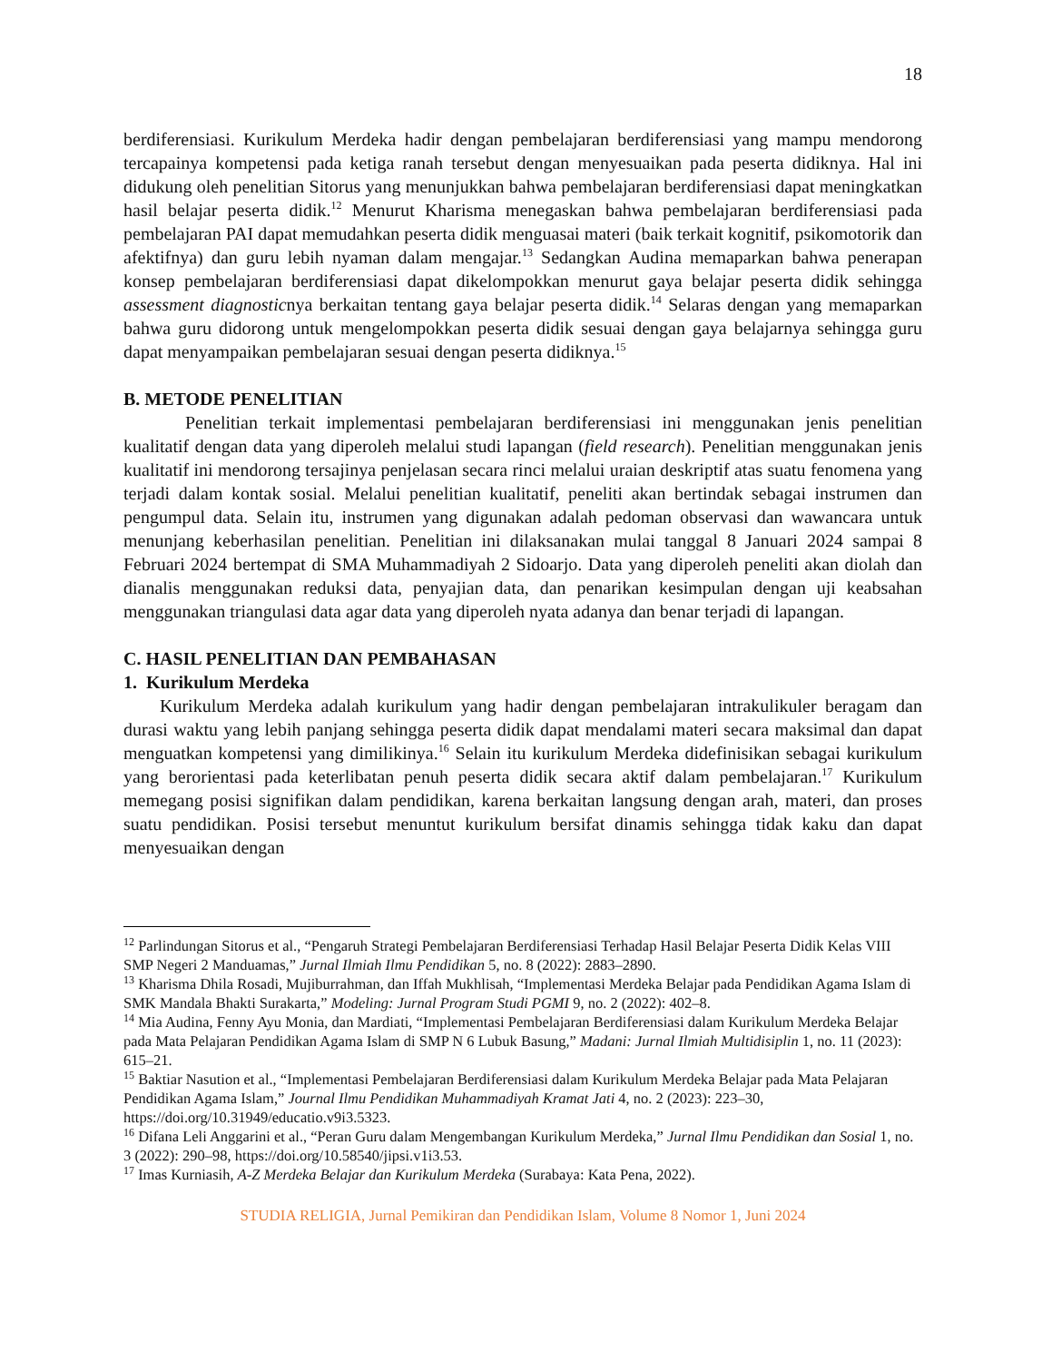18
berdiferensiasi. Kurikulum Merdeka hadir dengan pembelajaran berdiferensiasi yang mampu mendorong tercapainya kompetensi pada ketiga ranah tersebut dengan menyesuaikan pada peserta didiknya. Hal ini didukung oleh penelitian Sitorus yang menunjukkan bahwa pembelajaran berdiferensiasi dapat meningkatkan hasil belajar peserta didik.<sup>12</sup> Menurut Kharisma menegaskan bahwa pembelajaran berdiferensiasi pada pembelajaran PAI dapat memudahkan peserta didik menguasai materi (baik terkait kognitif, psikomotorik dan afektifnya) dan guru lebih nyaman dalam mengajar.<sup>13</sup> Sedangkan Audina memaparkan bahwa penerapan konsep pembelajaran berdiferensiasi dapat dikelompokkan menurut gaya belajar peserta didik sehingga assessment diagnosticnya berkaitan tentang gaya belajar peserta didik.<sup>14</sup> Selaras dengan yang memaparkan bahwa guru didorong untuk mengelompokkan peserta didik sesuai dengan gaya belajarnya sehingga guru dapat menyampaikan pembelajaran sesuai dengan peserta didiknya.<sup>15</sup>
B. METODE PENELITIAN
Penelitian terkait implementasi pembelajaran berdiferensiasi ini menggunakan jenis penelitian kualitatif dengan data yang diperoleh melalui studi lapangan (field research). Penelitian menggunakan jenis kualitatif ini mendorong tersajinya penjelasan secara rinci melalui uraian deskriptif atas suatu fenomena yang terjadi dalam kontak sosial. Melalui penelitian kualitatif, peneliti akan bertindak sebagai instrumen dan pengumpul data. Selain itu, instrumen yang digunakan adalah pedoman observasi dan wawancara untuk menunjang keberhasilan penelitian. Penelitian ini dilaksanakan mulai tanggal 8 Januari 2024 sampai 8 Februari 2024 bertempat di SMA Muhammadiyah 2 Sidoarjo. Data yang diperoleh peneliti akan diolah dan dianalis menggunakan reduksi data, penyajian data, dan penarikan kesimpulan dengan uji keabsahan menggunakan triangulasi data agar data yang diperoleh nyata adanya dan benar terjadi di lapangan.
C. HASIL PENELITIAN DAN PEMBAHASAN
1. Kurikulum Merdeka
Kurikulum Merdeka adalah kurikulum yang hadir dengan pembelajaran intrakulikuler beragam dan durasi waktu yang lebih panjang sehingga peserta didik dapat mendalami materi secara maksimal dan dapat menguatkan kompetensi yang dimilikinya.<sup>16</sup> Selain itu kurikulum Merdeka didefinisikan sebagai kurikulum yang berorientasi pada keterlibatan penuh peserta didik secara aktif dalam pembelajaran.<sup>17</sup> Kurikulum memegang posisi signifikan dalam pendidikan, karena berkaitan langsung dengan arah, materi, dan proses suatu pendidikan. Posisi tersebut menuntut kurikulum bersifat dinamis sehingga tidak kaku dan dapat menyesuaikan dengan
<sup>12</sup> Parlindungan Sitorus et al., “Pengaruh Strategi Pembelajaran Berdiferensiasi Terhadap Hasil Belajar Peserta Didik Kelas VIII SMP Negeri 2 Manduamas,” Jurnal Ilmiah Ilmu Pendidikan 5, no. 8 (2022): 2883–2890.
<sup>13</sup> Kharisma Dhila Rosadi, Mujiburrahman, dan Iffah Mukhlisah, “Implementasi Merdeka Belajar pada Pendidikan Agama Islam di SMK Mandala Bhakti Surakarta,” Modeling: Jurnal Program Studi PGMI 9, no. 2 (2022): 402–8.
<sup>14</sup> Mia Audina, Fenny Ayu Monia, dan Mardiati, “Implementasi Pembelajaran Berdiferensiasi dalam Kurikulum Merdeka Belajar pada Mata Pelajaran Pendidikan Agama Islam di SMP N 6 Lubuk Basung,” Madani: Jurnal Ilmiah Multidisiplin 1, no. 11 (2023): 615–21.
<sup>15</sup> Baktiar Nasution et al., “Implementasi Pembelajaran Berdiferensiasi dalam Kurikulum Merdeka Belajar pada Mata Pelajaran Pendidikan Agama Islam,” Journal Ilmu Pendidikan Muhammadiyah Kramat Jati 4, no. 2 (2023): 223–30, https://doi.org/10.31949/educatio.v9i3.5323.
<sup>16</sup> Difana Leli Anggarini et al., “Peran Guru dalam Mengembangan Kurikulum Merdeka,” Jurnal Ilmu Pendidikan dan Sosial 1, no. 3 (2022): 290–98, https://doi.org/10.58540/jipsi.v1i3.53.
<sup>17</sup> Imas Kurniasih, A-Z Merdeka Belajar dan Kurikulum Merdeka (Surabaya: Kata Pena, 2022).
STUDIA RELIGIA, Jurnal Pemikiran dan Pendidikan Islam, Volume 8 Nomor 1, Juni 2024